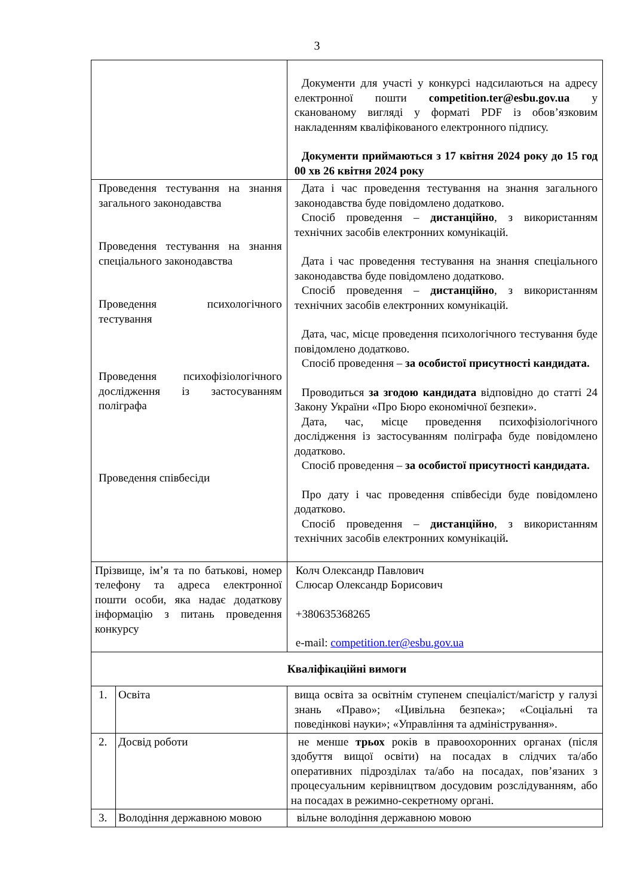3
| | | Документи для участі у конкурсі надсилаються на адресу електронної пошти competition.ter@esbu.gov.ua у сканованому вигляді у форматі PDF із обов’язковим накладенням кваліфікованого електронного підпису. Документи приймаються з 17 квітня 2024 року до 15 год 00 хв 26 квітня 2024 року |
| Проведення тестування на знання загального законодавства Проведення тестування на знання спеціального законодавства Проведення психологічного тестування Проведення психофізіологічного дослідження із застосуванням поліграфа Проведення співбесіди | | Дата і час проведення тестування на знання загального законодавства буде повідомлено додатково. Спосіб проведення – дистанційно , з використанням технічних засобів електронних комунікацій. Дата і час проведення тестування на знання спеціального законодавства буде повідомлено додатково. Спосіб проведення – дистанційно , з використанням технічних засобів електронних комунікацій. Дата, час, місце проведення психологічного тестування буде повідомлено додатково. Спосіб проведення – за особистої присутності кандидата. Проводиться за згодою кандидата відповідно до статті 24 Закону України «Про Бюро економічної безпеки». Дата, час, місце проведення психофізіологічного дослідження із застосуванням поліграфа буде повідомлено додатково. Спосіб проведення – за особистої присутності кандидата. Про дату і час проведення співбесіди буде повідомлено додатково. Спосіб проведення – дистанційно , з використанням технічних засобів електронних комунікацій . |
| Прізвище, ім’я та по батькові, номер телефону та адреса електронної пошти особи, яка надає додаткову інформацію з питань проведення конкурсу | | Колч Олександр Павлович Слюсар Олександр Борисович +380635368265 e-mail: competition.ter@esbu.gov.ua |
| Кваліфікаційні вимоги | | |
| 1. | Освіта | вища освіта за освітнім ступенем спеціаліст/магістр у галузі знань «Право»; «Цивільна безпека»; «Соціальні та поведінкові науки»; «Управління та адміністрування». |
| 2. | Досвід роботи | не менше трьох років в правоохоронних органах (після здобуття вищої освіти) на посадах в слідчих та/або оперативних підрозділах та/або на посадах, пов’язаних з процесуальним керівництвом досудовим розслідуванням, або на посадах в режимно-секретному органі. |
| 3. | Володіння державною мовою | вільне володіння державною мовою |